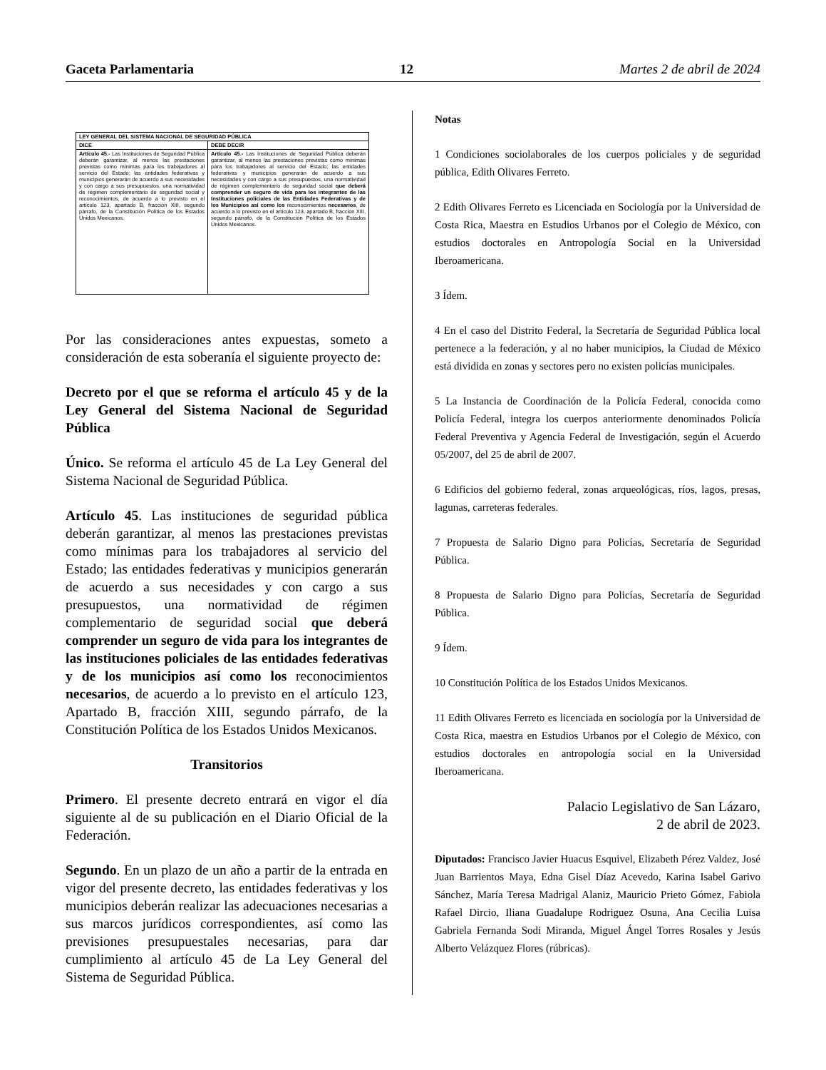Gaceta Parlamentaria 12 Martes 2 de abril de 2024
| LEY GENERAL DEL SISTEMA NACIONAL DE SEGURIDAD PÚBLICA | |
| --- | --- |
| DICE | DEBE DECIR |
| Artículo 45.- Las Instituciones de Seguridad Pública deberán garantizar, al menos las prestaciones previstas como mínimas para los trabajadores al servicio del Estado; las entidades federativas y municipios generarán de acuerdo a sus necesidades y con cargo a sus presupuestos, una normatividad de régimen complementario de seguridad social y reconocimientos, de acuerdo a lo previsto en el artículo 123, apartado B, fracción XIII, segundo párrafo, de la Constitución Política de los Estados Unidos Mexicanos. | Artículo 45.- Las Instituciones de Seguridad Pública deberán garantizar, al menos las prestaciones previstas como mínimas para los trabajadores al servicio del Estado; las entidades federativas y municipios generarán de acuerdo a sus necesidades y con cargo a sus presupuestos, una normatividad de régimen complementario de seguridad social que deberá comprender un seguro de vida para los integrantes de las Instituciones policiales de las Entidades Federativas y de los Municipios así como los reconocimientos necesarios , de acuerdo a lo previsto en el artículo 123, apartado B, fracción XIII, segundo párrafo, de la Constitución Política de los Estados Unidos Mexicanos. |
Por las consideraciones antes expuestas, someto a consideración de esta soberanía el siguiente proyecto de:
Decreto por el que se reforma el artículo 45 y de la Ley General del Sistema Nacional de Seguridad Pública
Único. Se reforma el artículo 45 de La Ley General del Sistema Nacional de Seguridad Pública.
Artículo 45. Las instituciones de seguridad pública deberán garantizar, al menos las prestaciones previstas como mínimas para los trabajadores al servicio del Estado; las entidades federativas y municipios generarán de acuerdo a sus necesidades y con cargo a sus presupuestos, una normatividad de régimen complementario de seguridad social que deberá comprender un seguro de vida para los integrantes de las instituciones policiales de las entidades federativas y de los municipios así como los reconocimientos necesarios, de acuerdo a lo previsto en el artículo 123, Apartado B, fracción XIII, segundo párrafo, de la Constitución Política de los Estados Unidos Mexicanos.
Transitorios
Primero. El presente decreto entrará en vigor el día siguiente al de su publicación en el Diario Oficial de la Federación.
Segundo. En un plazo de un año a partir de la entrada en vigor del presente decreto, las entidades federativas y los municipios deberán realizar las adecuaciones necesarias a sus marcos jurídicos correspondientes, así como las previsiones presupuestales necesarias, para dar cumplimiento al artículo 45 de La Ley General del Sistema de Seguridad Pública.
Notas
1 Condiciones sociolaborales de los cuerpos policiales y de seguridad pública, Edith Olivares Ferreto.
2 Edith Olivares Ferreto es Licenciada en Sociología por la Universidad de Costa Rica, Maestra en Estudios Urbanos por el Colegio de México, con estudios doctorales en Antropología Social en la Universidad Iberoamericana.
3 Ídem.
4 En el caso del Distrito Federal, la Secretaría de Seguridad Pública local pertenece a la federación, y al no haber municipios, la Ciudad de México está dividida en zonas y sectores pero no existen policías municipales.
5 La Instancia de Coordinación de la Policía Federal, conocida como Policía Federal, integra los cuerpos anteriormente denominados Policía Federal Preventiva y Agencia Federal de Investigación, según el Acuerdo 05/2007, del 25 de abril de 2007.
6 Edificios del gobierno federal, zonas arqueológicas, ríos, lagos, presas, lagunas, carreteras federales.
7 Propuesta de Salario Digno para Policías, Secretaría de Seguridad Pública.
8 Propuesta de Salario Digno para Policías, Secretaría de Seguridad Pública.
9 Ídem.
10 Constitución Política de los Estados Unidos Mexicanos.
11 Edith Olivares Ferreto es licenciada en sociología por la Universidad de Costa Rica, maestra en Estudios Urbanos por el Colegio de México, con estudios doctorales en antropología social en la Universidad Iberoamericana.
Palacio Legislativo de San Lázaro,
2 de abril de 2023.
Diputados: Francisco Javier Huacus Esquivel, Elizabeth Pérez Valdez, José Juan Barrientos Maya, Edna Gisel Díaz Acevedo, Karina Isabel Garivo Sánchez, María Teresa Madrigal Alaniz, Mauricio Prieto Gómez, Fabiola Rafael Dircio, Iliana Guadalupe Rodriguez Osuna, Ana Cecilia Luisa Gabriela Fernanda Sodi Miranda, Miguel Ángel Torres Rosales y Jesús Alberto Velázquez Flores (rúbricas).